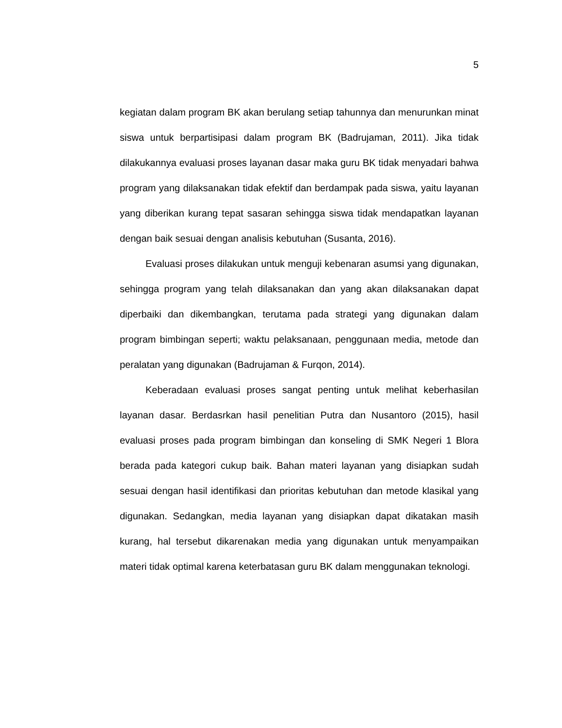5
kegiatan dalam program BK akan berulang setiap tahunnya dan menurunkan minat siswa untuk berpartisipasi dalam program BK (Badrujaman, 2011). Jika tidak dilakukannya evaluasi proses layanan dasar maka guru BK tidak menyadari bahwa program yang dilaksanakan tidak efektif dan berdampak pada siswa, yaitu layanan yang diberikan kurang tepat sasaran sehingga siswa tidak mendapatkan layanan dengan baik sesuai dengan analisis kebutuhan (Susanta, 2016).
Evaluasi proses dilakukan untuk menguji kebenaran asumsi yang digunakan, sehingga program yang telah dilaksanakan dan yang akan dilaksanakan dapat diperbaiki dan dikembangkan, terutama pada strategi yang digunakan dalam program bimbingan seperti; waktu pelaksanaan, penggunaan media, metode dan peralatan yang digunakan (Badrujaman & Furqon, 2014).
Keberadaan evaluasi proses sangat penting untuk melihat keberhasilan layanan dasar. Berdasrkan hasil penelitian Putra dan Nusantoro (2015), hasil evaluasi proses pada program bimbingan dan konseling di SMK Negeri 1 Blora berada pada kategori cukup baik. Bahan materi layanan yang disiapkan sudah sesuai dengan hasil identifikasi dan prioritas kebutuhan dan metode klasikal yang digunakan. Sedangkan, media layanan yang disiapkan dapat dikatakan masih kurang, hal tersebut dikarenakan media yang digunakan untuk menyampaikan materi tidak optimal karena keterbatasan guru BK dalam menggunakan teknologi.